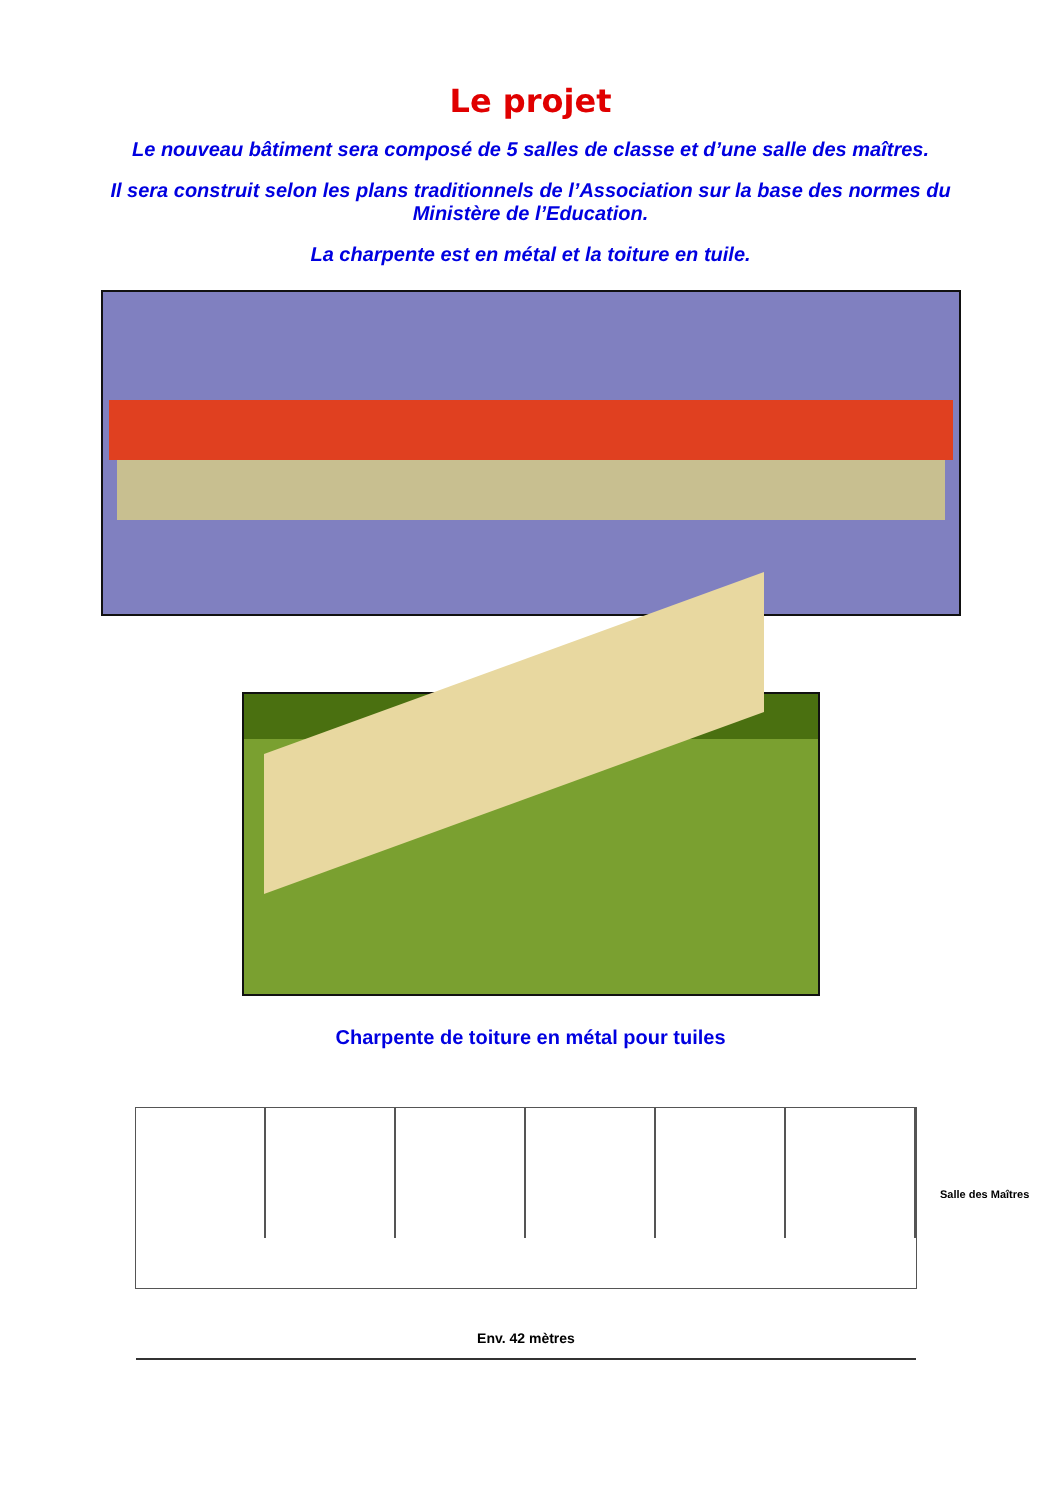Le projet
Le nouveau bâtiment sera composé de 5 salles de classe et d’une salle des maîtres.
Il sera construit selon les plans traditionnels de l’Association sur la base des normes du Ministère de l’Education.
La charpente est en métal et la toiture en tuile.
Charpente de toiture en métal pour tuiles
Salle des Maîtres
Env. 42 mètres